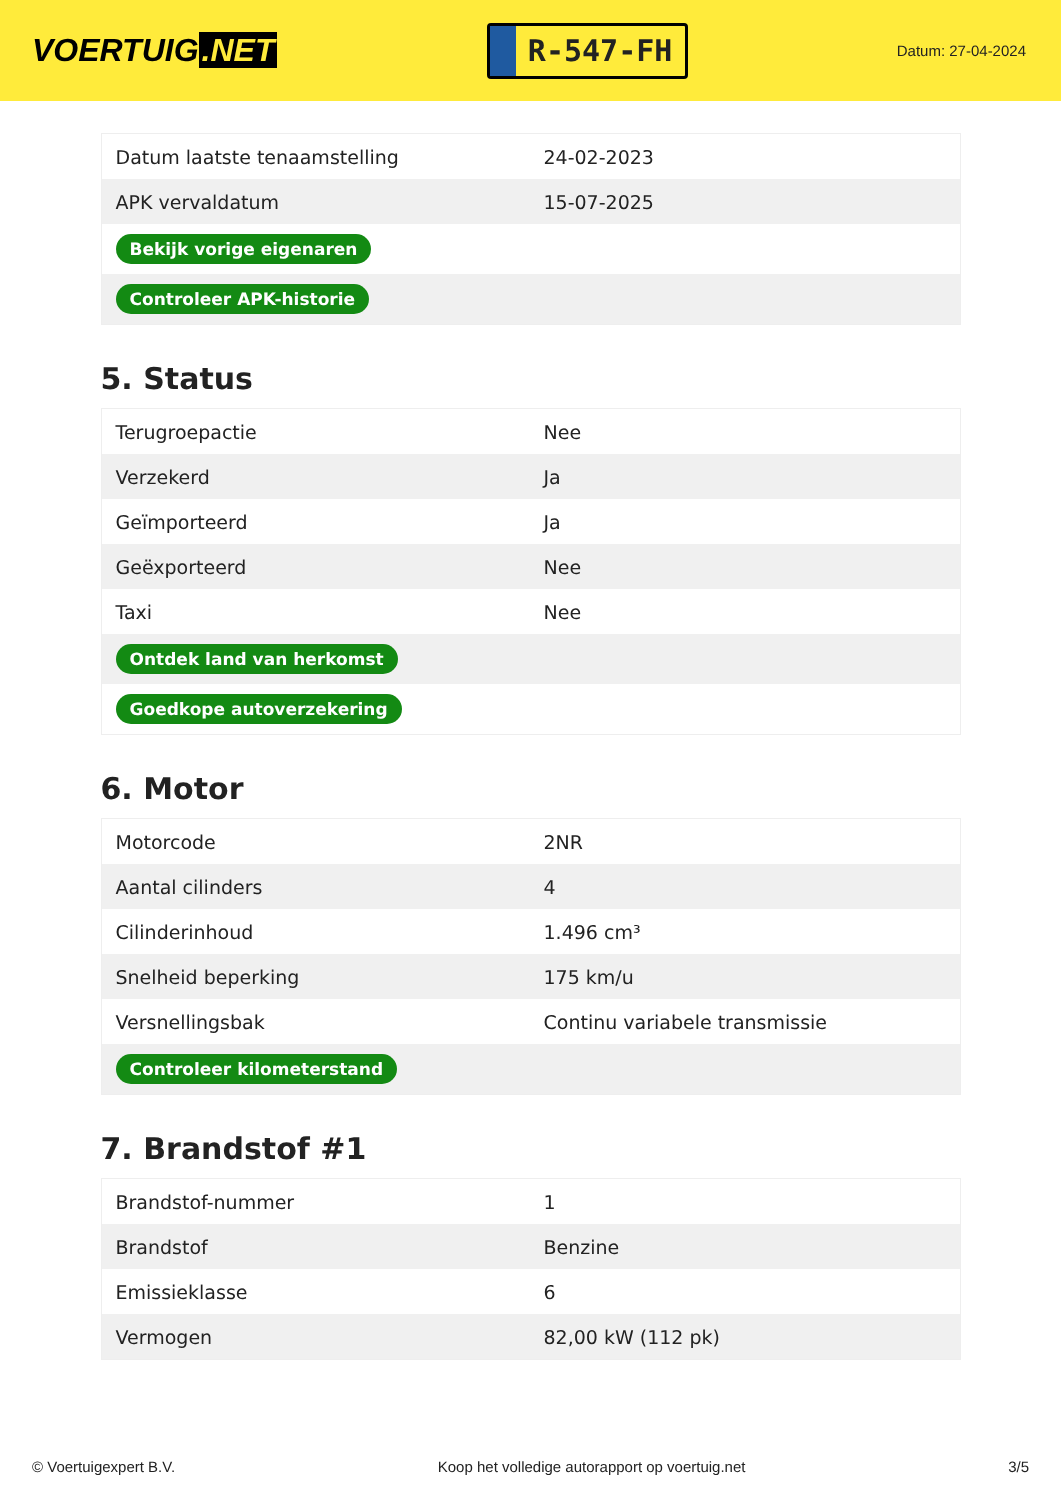VOERTUIG.NET
R-547-FH
Datum: 27-04-2024
| Datum laatste tenaamstelling | 24-02-2023 |
| APK vervaldatum | 15-07-2025 |
| Bekijk vorige eigenaren | |
| Controleer APK-historie | |
5. Status
| Terugroepactie | Nee |
| Verzekerd | Ja |
| Geïmporteerd | Ja |
| Geëxporteerd | Nee |
| Taxi | Nee |
| Ontdek land van herkomst | |
| Goedkope autoverzekering | |
6. Motor
| Motorcode | 2NR |
| Aantal cilinders | 4 |
| Cilinderinhoud | 1.496 cm³ |
| Snelheid beperking | 175 km/u |
| Versnellingsbak | Continu variabele transmissie |
| Controleer kilometerstand | |
7. Brandstof #1
| Brandstof-nummer | 1 |
| Brandstof | Benzine |
| Emissieklasse | 6 |
| Vermogen | 82,00 kW (112 pk) |
© Voertuigexpert B.V. Koop het volledige autorapport op voertuig.net 3/5